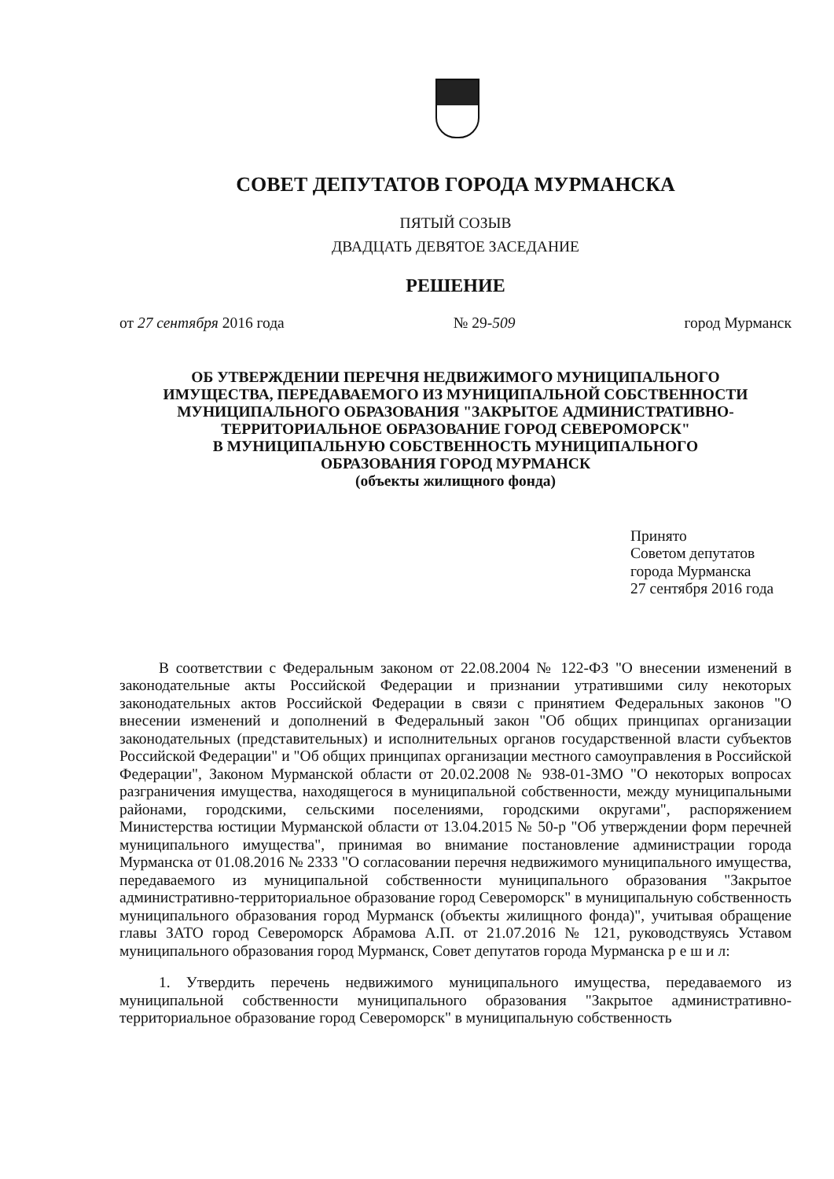СОВЕТ ДЕПУТАТОВ ГОРОДА МУРМАНСКА
ПЯТЫЙ СОЗЫВ
ДВАДЦАТЬ ДЕВЯТОЕ ЗАСЕДАНИЕ
РЕШЕНИЕ
от 27 сентября 2016 года № 29-509 город Мурманск
ОБ УТВЕРЖДЕНИИ ПЕРЕЧНЯ НЕДВИЖИМОГО МУНИЦИПАЛЬНОГО
ИМУЩЕСТВА, ПЕРЕДАВАЕМОГО ИЗ МУНИЦИПАЛЬНОЙ СОБСТВЕННОСТИ
МУНИЦИПАЛЬНОГО ОБРАЗОВАНИЯ "ЗАКРЫТОЕ АДМИНИСТРАТИВНО-
ТЕРРИТОРИАЛЬНОЕ ОБРАЗОВАНИЕ ГОРОД СЕВЕРОМОРСК"
В МУНИЦИПАЛЬНУЮ СОБСТВЕННОСТЬ МУНИЦИПАЛЬНОГО
ОБРАЗОВАНИЯ ГОРОД МУРМАНСК
(объекты жилищного фонда)
Принято
Советом депутатов
города Мурманска
27 сентября 2016 года
В соответствии с Федеральным законом от 22.08.2004 № 122-ФЗ "О внесении изменений в законодательные акты Российской Федерации и признании утратившими силу некоторых законодательных актов Российской Федерации в связи с принятием Федеральных законов "О внесении изменений и дополнений в Федеральный закон "Об общих принципах организации законодательных (представительных) и исполнительных органов государственной власти субъектов Российской Федерации" и "Об общих принципах организации местного самоуправления в Российской Федерации", Законом Мурманской области от 20.02.2008 № 938-01-ЗМО "О некоторых вопросах разграничения имущества, находящегося в муниципальной собственности, между муниципальными районами, городскими, сельскими поселениями, городскими округами", распоряжением Министерства юстиции Мурманской области от 13.04.2015 № 50-р "Об утверждении форм перечней муниципального имущества", принимая во внимание постановление администрации города Мурманска от 01.08.2016 № 2333 "О согласовании перечня недвижимого муниципального имущества, передаваемого из муниципальной собственности муниципального образования "Закрытое административно-территориальное образование город Североморск" в муниципальную собственность муниципального образования город Мурманск (объекты жилищного фонда)", учитывая обращение главы ЗАТО город Североморск Абрамова А.П. от 21.07.2016 № 121, руководствуясь Уставом муниципального образования город Мурманск, Совет депутатов города Мурманска р е ш и л:
1. Утвердить перечень недвижимого муниципального имущества, передаваемого из муниципальной собственности муниципального образования "Закрытое административно-территориальное образование город Североморск" в муниципальную собственность